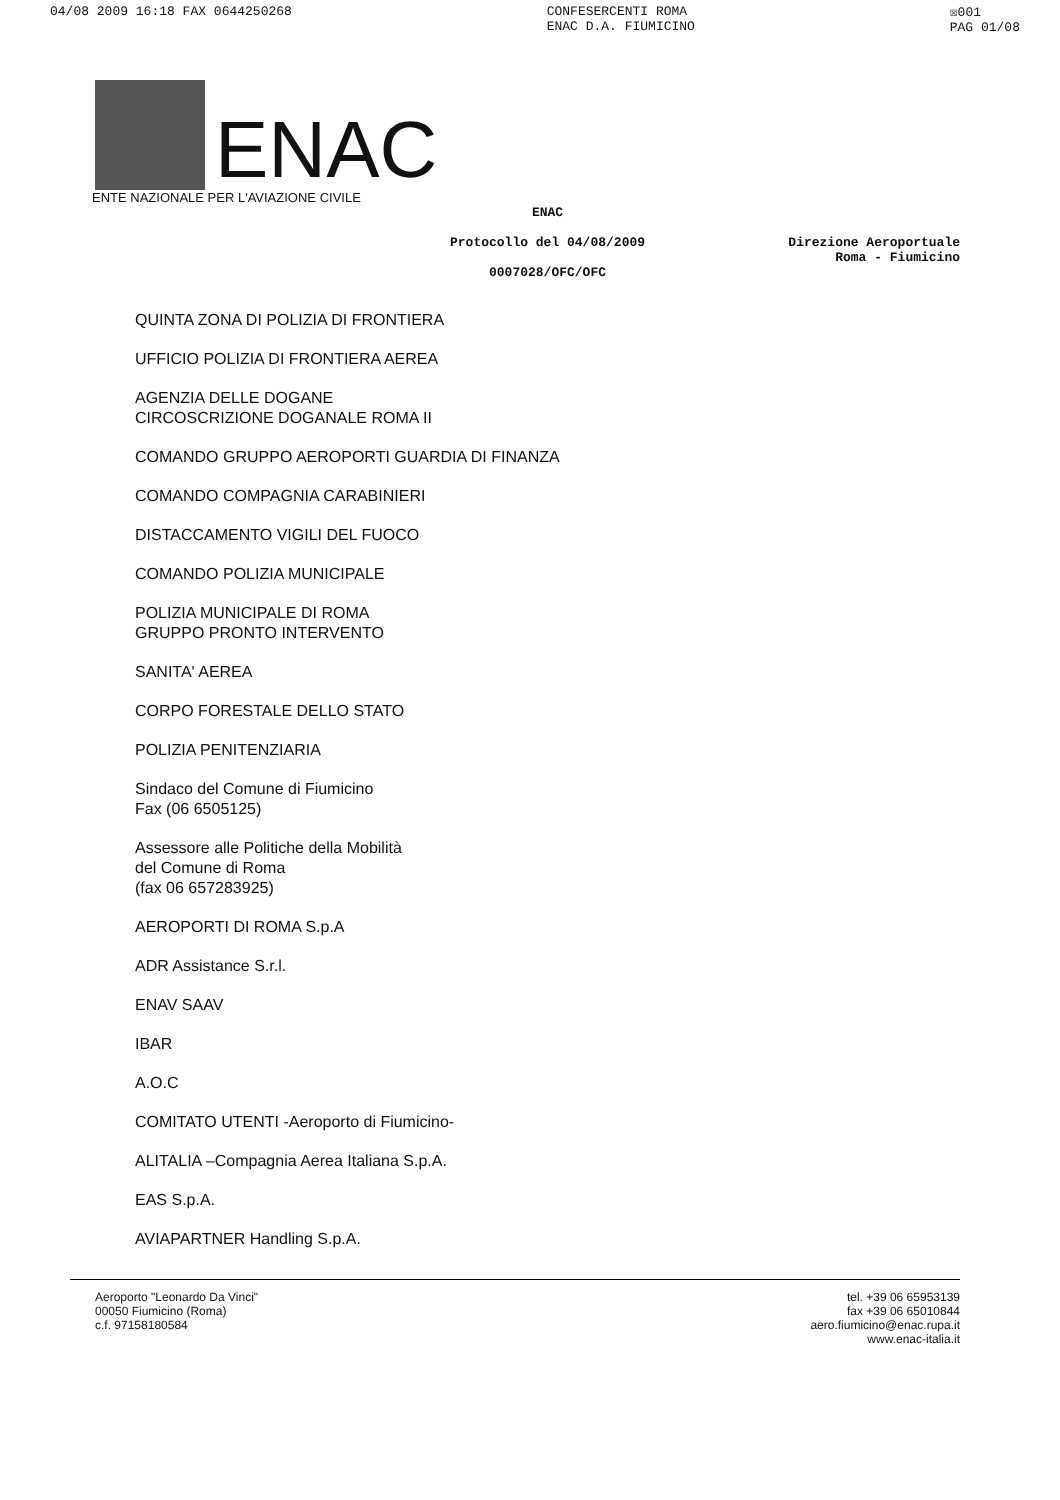04/08 2009 16:18 FAX 0644250268 CONFESERCENTI ROMA
ENAC D.A. FIUMICINO ☒001
PAG 01/08
ENAC
ENTE NAZIONALE PER L'AVIAZIONE CIVILE
ENAC
Protocollo del 04/08/2009
0007028/OFC/OFC
Direzione Aeroportuale
Roma - Fiumicino
QUINTA ZONA DI POLIZIA DI FRONTIERA
UFFICIO POLIZIA DI FRONTIERA AEREA
AGENZIA DELLE DOGANE
CIRCOSCRIZIONE DOGANALE ROMA II
COMANDO GRUPPO AEROPORTI GUARDIA DI FINANZA
COMANDO COMPAGNIA CARABINIERI
DISTACCAMENTO VIGILI DEL FUOCO
COMANDO POLIZIA MUNICIPALE
POLIZIA MUNICIPALE DI ROMA
GRUPPO PRONTO INTERVENTO
SANITA' AEREA
CORPO FORESTALE DELLO STATO
POLIZIA PENITENZIARIA
Sindaco del Comune di Fiumicino
Fax (06 6505125)
Assessore alle Politiche della Mobilità
del Comune di Roma
(fax 06 657283925)
AEROPORTI DI ROMA S.p.A
ADR Assistance S.r.l.
ENAV SAAV
IBAR
A.O.C
COMITATO UTENTI -Aeroporto di Fiumicino-
ALITALIA –Compagnia Aerea Italiana S.p.A.
EAS S.p.A.
AVIAPARTNER Handling S.p.A.
Aeroporto "Leonardo Da Vinci"
00050 Fiumicino (Roma)
c.f. 97158180584
tel. +39 06 65953139
fax +39 06 65010844
aero.fiumicino@enac.rupa.it
www.enac-italia.it